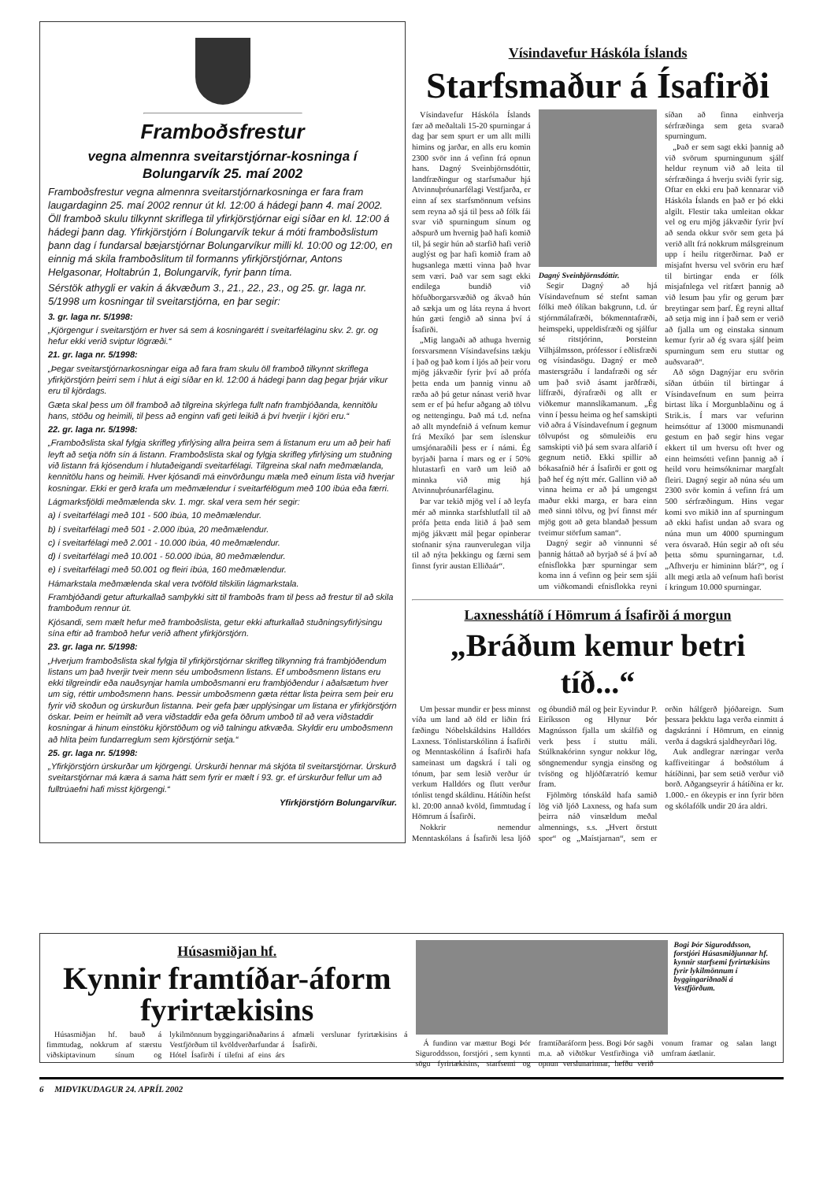Framboðsfrestur
vegna almennra sveitarstjórnar-kosninga í Bolungarvík 25. maí 2002
Framboðsfrestur vegna almennra sveitarstjórnarkosninga er fara fram laugardaginn 25. maí 2002 rennur út kl. 12:00 á hádegi þann 4. maí 2002. Öll framboð skulu tilkynnt skriflega til yfirkjörstjórnar eigi síðar en kl. 12:00 á hádegi þann dag. Yfirkjörstjórn í Bolungarvík tekur á móti framboðslistum þann dag í fundarsal bæjarstjórnar Bolungarvíkur milli kl. 10:00 og 12:00, en einnig má skila framboðslitum til formanns yfirkjörstjórnar, Antons Helgasonar, Holtabrún 1, Bolungarvík, fyrir þann tíma.
Sérstök athygli er vakin á ákvæðum 3., 21., 22., 23., og 25. gr. laga nr. 5/1998 um kosningar til sveitarstjórna, en þar segir:
3. gr. laga nr. 5/1998:
„Kjörgengur í sveitarstjórn er hver sá sem á kosningarétt í sveitarfélaginu skv. 2. gr. og hefur ekki verið sviptur lögræði.“
21. gr. laga nr. 5/1998:
„Þegar sveitarstjórnarkosningar eiga að fara fram skulu öll framboð tilkynnt skriflega yfirkjörstjórn þeirri sem í hlut á eigi síðar en kl. 12:00 á hádegi þann dag þegar þrjár vikur eru til kjördags.
Gæta skal þess um öll framboð að tilgreina skýrlega fullt nafn frambjóðanda, kennitölu hans, stöðu og heimili, til þess að enginn vafi geti leikið á því hverjir í kjöri eru.“
22. gr. laga nr. 5/1998:
„Framboðslista skal fylgja skrifleg yfirlýsing allra þeirra sem á listanum eru um að þeir hafi leyft að setja nöfn sín á listann. Framboðslista skal og fylgja skrifleg yfirlýsing um stuðning við listann frá kjósendum í hlutaðeigandi sveitarfélagi. Tilgreina skal nafn meðmælanda, kennitölu hans og heimili. Hver kjósandi má einvörðungu mæla með einum lista við hverjar kosningar. Ekki er gerð krafa um meðmælendur í sveitarfélögum með 100 íbúa eða færri.
Lágmarksfjöldi meðmælenda skv. 1. mgr. skal vera sem hér segir:
a) í sveitarfélagi með 101 - 500 íbúa, 10 meðmælendur.
b) í sveitarfélagi með 501 - 2.000 íbúa, 20 meðmælendur.
c) í sveitarfélagi með 2.001 - 10.000 íbúa, 40 meðmælendur.
d) í sveitarfélagi með 10.001 - 50.000 íbúa, 80 meðmælendur.
e) í sveitarfélagi með 50.001 og fleiri íbúa, 160 meðmælendur.
Hámarkstala meðmælenda skal vera tvöföld tilskilin lágmarkstala.
Frambjóðandi getur afturkallað samþykki sitt til framboðs fram til þess að frestur til að skila framboðum rennur út.
Kjósandi, sem mælt hefur með framboðslista, getur ekki afturkallað stuðningsyfirlýsingu sína eftir að framboð hefur verið afhent yfirkjörstjórn.
23. gr. laga nr. 5/1998:
„Hverjum framboðslista skal fylgja til yfirkjörstjórnar skrifleg tilkynning frá frambjóðendum listans um það hverjir tveir menn séu umboðsmenn listans. Ef umboðsmenn listans eru ekki tilgreindir eða nauðsynjar hamla umboðsmanni eru frambjóðendur í aðalsætum hver um sig, réttir umboðsmenn hans. Þessir umboðsmenn gæta réttar lista þeirra sem þeir eru fyrir við skoðun og úrskurðun listanna. Þeir gefa þær upplýsingar um listana er yfirkjörstjórn óskar. Þeim er heimilt að vera viðstaddir eða gefa öðrum umboð til að vera viðstaddir kosningar á hinum einstöku kjörstöðum og við talningu atkvæða. Skyldir eru umboðsmenn að hlíta þeim fundarreglum sem kjörstjórnir setja.“
25. gr. laga nr. 5/1998:
„Yfirkjörstjórn úrskurðar um kjörgengi. Úrskurði hennar má skjóta til sveitarstjórnar. Úrskurð sveitarstjórnar má kæra á sama hátt sem fyrir er mælt í 93. gr. ef úrskurður fellur um að fulltrúaefni hafi misst kjörgengi.“
Yfirkjörstjórn Bolungarvíkur.
Vísindavefur Háskóla Íslands
Starfsmaður á Ísafirði
Vísindavefur Háskóla Íslands fær að meðaltali 15-20 spurningar á dag þar sem spurt er um allt milli himins og jarðar, en alls eru komin 2300 svör inn á vefinn frá opnun hans. Dagný Sveinbjörnsdóttir, landfræðingur og starfsmaður hjá Atvinnuþróunarfélagi Vestfjarða, er einn af sex starfsmönnum vefsins sem reyna að sjá til þess að fólk fái svar við spurningum sínum og aðspurð um hvernig það hafi komið til, þá segir hún að starfið hafi verið auglýst og þar hafi komið fram að hugsanlega mætti vinna það hvar sem væri. Það var sem sagt ekki endilega bundið við höfuðborgarsvæðið og ákvað hún að sækja um og láta reyna á hvort hún gæti fengið að sinna því á Ísafirði.
„Mig langaði að athuga hvernig forsvarsmenn Vísindavefsins tækju í það og það kom í ljós að þeir voru mjög jákvæðir fyrir því að prófa þetta enda um þannig vinnu að ræða að þú getur nánast verið hvar sem er ef þú hefur aðgang að tölvu og nettengingu. Það má t.d. nefna að allt myndefnið á vefnum kemur frá Mexíkó þar sem íslenskur umsjónaraðili þess er í námi. Ég byrjaði þarna í mars og er í 50% hlutastarfi en varð um leið að minnka við mig hjá Atvinnuþróunarfélaginu.
Þar var tekið mjög vel í að leyfa mér að minnka starfshlutfall til að prófa þetta enda litið á það sem mjög jákvætt mál þegar opinberar stofnanir sýna raunverulegan vilja til að nýta þekkingu og færni sem finnst fyrir austan Elliðaár“.
Dagný Sveinbjörnsdóttir.
Segir Dagný að hjá Vísindavefnum sé stefnt saman fólki með ólíkan bakgrunn, t.d. úr stjórnmálafræði, bókmenntafræði, heimspeki, uppeldisfræði og sjálfur sé ritstjórinn, Þorsteinn Vilhjálmsson, prófessor í eðlisfræði og vísindasögu. Dagný er með mastersgráðu í landafræði og sér um það svið ásamt jarðfræði, líffræði, dýrafræði og allt er viðkemur mannslíkamanum. „Ég vinn í þessu heima og hef samskipti við aðra á Vísindavefnum í gegnum tölvupóst og sömuleiðis eru samskipti við þá sem svara alfarið í gegnum netið. Ekki spillir að bókasafnið hér á Ísafirði er gott og það hef ég nýtt mér. Gallinn við að vinna heima er að þá umgengst maður ekki marga, er bara einn með sinni tölvu, og því finnst mér mjög gott að geta blandað þessum tveimur störfum saman“.
Dagný segir að vinnunni sé þannig háttað að byrjað sé á því að efnisflokka þær spurningar sem koma inn á vefinn og þeir sem sjái um viðkomandi efnisflokka reyni síðan að finna einhverja sérfræðinga sem geta svarað spurningum.
„Það er sem sagt ekki þannig að við svörum spurningunum sjálf heldur reynum við að leita til sérfræðinga á hverju sviði fyrir sig. Oftar en ekki eru það kennarar við Háskóla Íslands en það er þó ekki algilt. Flestir taka umleitan okkar vel og eru mjög jákvæðir fyrir því að senda okkur svör sem geta þá verið allt frá nokkrum málsgreinum upp í heilu ritgerðirnar. Það er misjafnt hversu vel svörin eru hæf til birtingar enda er fólk misjafnlega vel ritfært þannig að við lesum þau yfir og gerum þær breytingar sem þarf. Ég reyni alltaf að setja mig inn í það sem er verið að fjalla um og einstaka sinnum kemur fyrir að ég svara sjálf þeim spurningum sem eru stuttar og auðsvarað“.
Að sögn Dagnýjar eru svörin síðan útbúin til birtingar á Vísindavefnum en sum þeirra birtast líka í Morgunblaðinu og á Strik.is. Í mars var vefurinn heimsóttur af 13000 mismunandi gestum en það segir hins vegar ekkert til um hversu oft hver og einn heimsótti vefinn þannig að í heild voru heimsóknirnar margfalt fleiri. Dagný segir að núna séu um 2300 svör komin á vefinn frá um 500 sérfræðingum. Hins vegar komi svo mikið inn af spurningum að ekki hafist undan að svara og núna mun um 4000 spurningum vera ósvarað. Hún segir að oft séu þetta sömu spurningarnar, t.d. „Afhverju er himininn blár?“, og í allt megi ætla að vefnum hafi borist í kringum 10.000 spurningar.
Laxnesshátíð í Hömrum á Ísafirði á morgun
„Bráðum kemur betri tíð...“
Um þessar mundir er þess minnst víða um land að öld er liðin frá fæðingu Nóbelskáldsins Halldórs Laxness. Tónlistarskólinn á Ísafirði og Menntaskólinn á Ísafirði hafa sameinast um dagskrá í tali og tónum, þar sem lesið verður úr verkum Halldórs og flutt verður tónlist tengd skáldinu. Hátíðin hefst kl. 20:00 annað kvöld, fimmtudag í Hömrum á Ísafirði.
Nokkrir nemendur Menntaskólans á Ísafirði lesa ljóð og óbundið mál og þeir Eyvindur P. Eiríksson og Hlynur Þór Magnússon fjalla um skálfið og verk þess í stuttu máli. Stúlknakórinn syngur nokkur lög, söngnemendur syngja einsöng og tvísöng og hljóðfæratríó kemur fram.
Fjölmörg tónskáld hafa samið lög við ljóð Laxness, og hafa sum þeirra náð vinsældum meðal almennings, s.s. „Hvert örstutt spor“ og „Maístjarnan“, sem er orðin hálfgerð þjóðareign. Sum þessara þekktu laga verða einmitt á dagskránni í Hömrum, en einnig verða á dagskrá sjaldheyrðari lög.
Auk andlegrar næringar verða kaffiveitingar á boðstólum á hátíðinni, þar sem setið verður við borð. Aðgangseyrir á hátíðina er kr. 1.000.- en ókeypis er inn fyrir börn og skólafólk undir 20 ára aldri.
Húsasmiðjan hf.
Kynnir framtíðar-áform fyrirtækisins
Húsasmiðjan hf. bauð á fimmtudag, nokkrum af stærstu viðskiptavinum sínum og lykilmönnum byggingariðnaðarins á Vestfjörðum til kvöldverðarfundar á Hótel Ísafirði í tilefni af eins árs afmæli verslunar fyrirtækisins á Ísafirði.
Bogi Þór Siguroddsson, forstjóri Húsasmiðjunnar hf. kynnir starfsemi fyrirtækisins fyrir lykilmönnum í byggingariðnaði á Vestfjörðum.
Á fundinn var mættur Bogi Þór Siguroddsson, forstjóri , sem kynnti sögu fyrirtækisins, starfsemi og framtíðaráform þess. Bogi Þór sagði m.a. að viðtökur Vestfirðinga við opnun verslunarinnar, hefðu verið vonum framar og salan langt umfram áætlanir.
6 MIÐVIKUDAGUR 24. APRÍL 2002